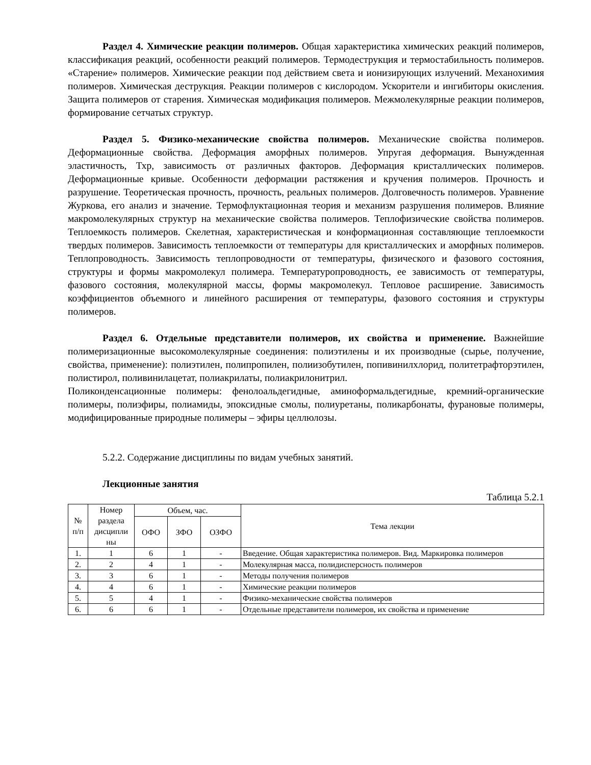Раздел 4. Химические реакции полимеров. Общая характеристика химических реакций полимеров, классификация реакций, особенности реакций полимеров. Термодеструкция и термостабильность полимеров. «Старение» полимеров. Химические реакции под действием света и ионизирующих излучений. Механохимия полимеров. Химическая деструкция. Реакции полимеров с кислородом. Ускорители и ингибиторы окисления. Защита полимеров от старения. Химическая модификация полимеров. Межмолекулярные реакции полимеров, формирование сетчатых структур.
Раздел 5. Физико-механические свойства полимеров. Механические свойства полимеров. Деформационные свойства. Деформация аморфных полимеров. Упругая деформация. Вынужденная эластичность, Тхр, зависимость от различных факторов. Деформация кристаллических полимеров. Деформационные кривые. Особенности деформации растяжения и кручения полимеров. Прочность и разрушение. Теоретическая прочность, прочность, реальных полимеров. Долговечность полимеров. Уравнение Журкова, его анализ и значение. Термофлуктационная теория и механизм разрушения полимеров. Влияние макромолекулярных структур на механические свойства полимеров. Теплофизические свойства полимеров. Теплоемкость полимеров. Скелетная, характеристическая и конформационная составляющие теплоемкости твердых полимеров. Зависимость теплоемкости от температуры для кристаллических и аморфных полимеров. Теплопроводность. Зависимость теплопроводности от температуры, физического и фазового состояния, структуры и формы макромолекул полимера. Температуропроводность, ее зависимость от температуры, фазового состояния, молекулярной массы, формы макромолекул. Тепловое расширение. Зависимость коэффициентов объемного и линейного расширения от температуры, фазового состояния и структуры полимеров.
Раздел 6. Отдельные представители полимеров, их свойства и применение. Важнейшие полимеризационные высокомолекулярные соединения: полиэтилены и их производные (сырье, получение, свойства, применение): полиэтилен, полипропилен, полиизобутилен, попивинилхлорид, политетрафторэтилен, полистирол, поливинилацетат, полиакрилаты, полиакрилонитрил.
Поликонденсационные полимеры: фенолоальдегидные, аминоформальдегидные, кремний-органические полимеры, полиэфиры, полиамиды, эпоксидные смолы, полиуретаны, поликарбонаты, фурановые полимеры, модифицированные природные полимеры – эфиры целлюлозы.
5.2.2. Содержание дисциплины по видам учебных занятий.
Лекционные занятия
Таблица 5.2.1
| № п/п | Номер раздела дисципли ны | Объем, час. | | | Тема лекции |
| --- | --- | --- | --- | --- | --- |
| | | ОФО | ЗФО | ОЗФО | |
| 1. | 1 | 6 | 1 | - | Введение. Общая характеристика полимеров. Вид. Маркировка полимеров |
| 2. | 2 | 4 | 1 | - | Молекулярная масса, полидисперсность полимеров |
| 3. | 3 | 6 | 1 | - | Методы получения полимеров |
| 4. | 4 | 6 | 1 | - | Химические реакции полимеров |
| 5. | 5 | 4 | 1 | - | Физико-механические свойства полимеров |
| 6. | 6 | 6 | 1 | - | Отдельные представители полимеров, их свойства и применение |